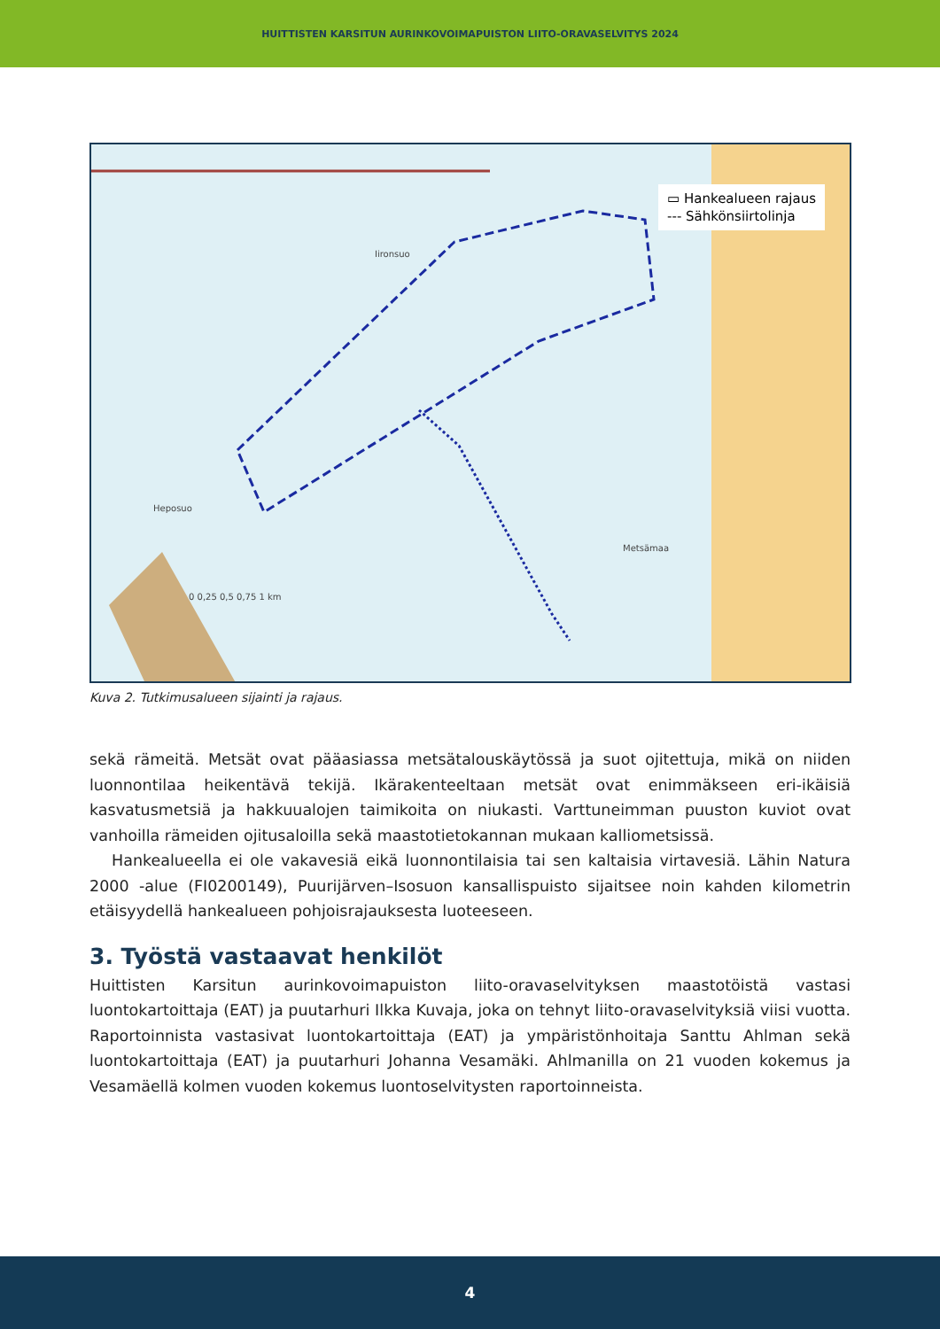HUITTISTEN KARSITUN AURINKOVOIMAPUISTON LIITO-ORAVASELVITYS 2024
▭ Hankealueen rajaus
--- Sähkönsiirtolinja
Iironsuo
Heposuo
Metsämaa
0 0,25 0,5 0,75 1 km
Kuva 2. Tutkimusalueen sijainti ja rajaus.
sekä rämeitä. Metsät ovat pääasiassa metsätalouskäytössä ja suot ojitettuja, mikä on niiden luonnontilaa heikentävä tekijä. Ikärakenteeltaan metsät ovat enimmäkseen eri-ikäisiä kasvatusmetsiä ja hakkuualojen taimikoita on niukasti. Varttuneimman puuston kuviot ovat vanhoilla rämeiden ojitusaloilla sekä maastotietokannan mukaan kalliometsissä.
Hankealueella ei ole vakavesiä eikä luonnontilaisia tai sen kaltaisia virtavesiä. Lähin Natura 2000 -alue (FI0200149), Puurijärven–Isosuon kansallispuisto sijaitsee noin kahden kilometrin etäisyydellä hankealueen pohjoisrajauksesta luoteeseen.
3. Työstä vastaavat henkilöt
Huittisten Karsitun aurinkovoimapuiston liito-oravaselvityksen maastotöistä vastasi luontokartoittaja (EAT) ja puutarhuri Ilkka Kuvaja, joka on tehnyt liito-oravaselvityksiä viisi vuotta. Raportoinnista vastasivat luontokartoittaja (EAT) ja ympäristönhoitaja Santtu Ahlman sekä luontokartoittaja (EAT) ja puutarhuri Johanna Vesamäki. Ahlmanilla on 21 vuoden kokemus ja Vesamäellä kolmen vuoden kokemus luontoselvitysten raportoinneista.
4